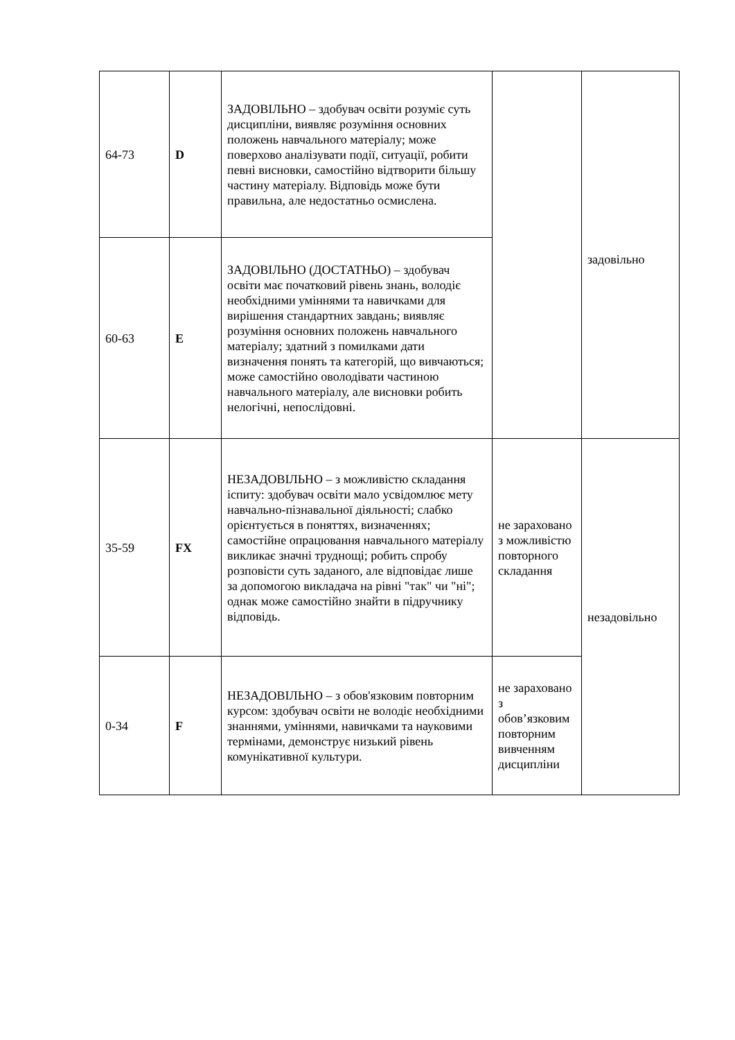| 64-73 | D | ЗАДОВІЛЬНО – здобувач освіти розуміє суть дисципліни, виявляє розуміння основних положень навчального матеріалу; може поверхово аналізувати події, ситуації, робити певні висновки, самостійно відтворити більшу частину матеріалу. Відповідь може бути правильна, але недостатньо осмислена. | | задовільно |
| 60-63 | E | ЗАДОВІЛЬНО (ДОСТАТНЬО) – здобувач освіти має початковий рівень знань, володіє необхідними уміннями та навичками для вирішення стандартних завдань; виявляє розуміння основних положень навчального матеріалу; здатний з помилками дати визначення понять та категорій, що вивчаються; може самостійно оволодівати частиною навчального матеріалу, але висновки робить нелогічні, непослідовні. | | |
| 35-59 | FX | НЕЗАДОВІЛЬНО – з можливістю складання іспиту: здобувач освіти мало усвідомлює мету навчально-пізнавальної діяльності; слабко орієнтується в поняттях, визначеннях; самостійне опрацювання навчального матеріалу викликає значні труднощі; робить спробу розповісти суть заданого, але відповідає лише за допомогою викладача на рівні "так" чи "ні"; однак може самостійно знайти в підручнику відповідь. | не зараховано з можливістю повторного складання | незадовільно |
| 0-34 | F | НЕЗАДОВІЛЬНО – з обов'язковим повторним курсом: здобувач освіти не володіє необхідними знаннями, уміннями, навичками та науковими термінами, демонструє низький рівень комунікативної культури. | не зараховано з обов’язковим повторним вивченням дисципліни | |